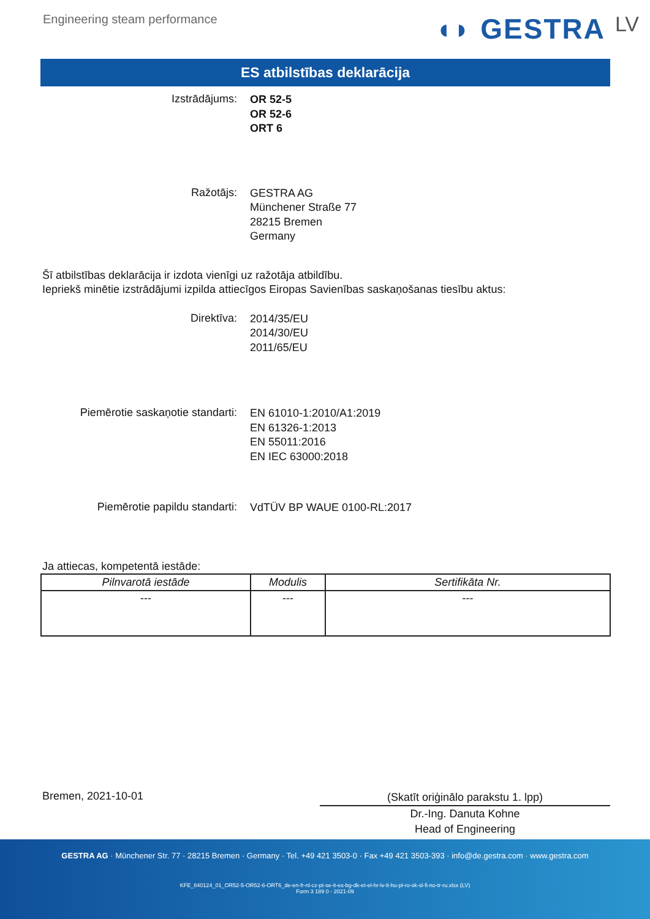Engineering steam performance
◖◗ GESTRA LV
ES atbilstības deklarācija
Izstrādājums:
OR 52-5
OR 52-6
ORT 6
Ražotājs:
GESTRA AG
Münchener Straße 77
28215 Bremen
Germany
Šī atbilstības deklarācija ir izdota vienīgi uz ražotāja atbildību.
Iepriekš minētie izstrādājumi izpilda attiecīgos Eiropas Savienības saskaņošanas tiesību aktus:
Direktīva:
2014/35/EU
2014/30/EU
2011/65/EU
Piemērotie saskaņotie standarti:
EN 61010-1:2010/A1:2019
EN 61326-1:2013
EN 55011:2016
EN IEC 63000:2018
Piemērotie papildu standarti:
VdTÜV BP WAUE 0100-RL:2017
Ja attiecas, kompetentā iestāde:
| Pilnvarotā iestāde | Modulis | Sertifikāta Nr. |
| --- | --- | --- |
| --- | --- | --- |
Bremen, 2021-10-01
(Skatīt oriģinālo parakstu 1. lpp)
Dr.-Ing. Danuta Kohne
Head of Engineering
GESTRA AG · Münchener Str. 77 · 28215 Bremen · Germany · Tel. +49 421 3503-0 · Fax +49 421 3503-393 · info@de.gestra.com · www.gestra.com
KFE_840124_01_OR52-5-OR52-6-ORT6_de-en-fr-nl-cz-pt-se-it-es-bg-dk-et-el-hr-lv-lt-hu-pl-ro-sk-sl-fi-no-tr-ru.xlsx (LV)
Form 3 189 0 - 2021-09